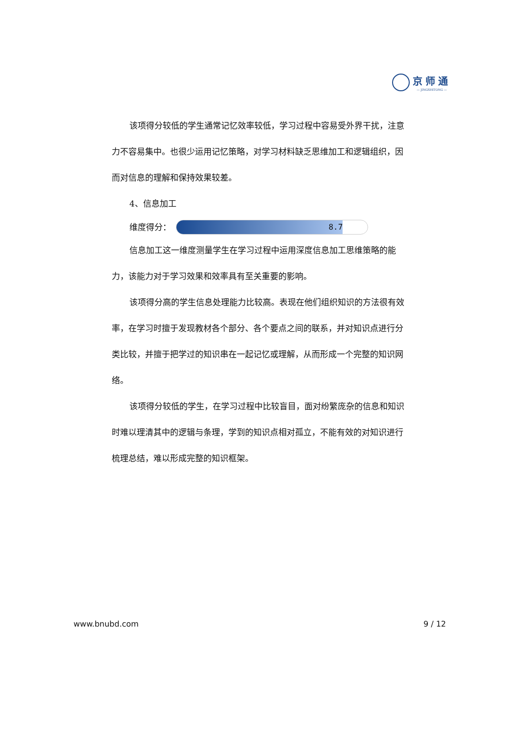京师通
— JINGSHITONG —
该项得分较低的学生通常记忆效率较低，学习过程中容易受外界干扰，注意力不容易集中。也很少运用记忆策略，对学习材料缺乏思维加工和逻辑组织，因而对信息的理解和保持效果较差。
4、信息加工
维度得分：
8.7
信息加工这一维度测量学生在学习过程中运用深度信息加工思维策略的能力，该能力对于学习效果和效率具有至关重要的影响。
该项得分高的学生信息处理能力比较高。表现在他们组织知识的方法很有效率，在学习时擅于发现教材各个部分、各个要点之间的联系，并对知识点进行分类比较，并擅于把学过的知识串在一起记忆或理解，从而形成一个完整的知识网络。
该项得分较低的学生，在学习过程中比较盲目，面对纷繁庞杂的信息和知识时难以理清其中的逻辑与条理，学到的知识点相对孤立，不能有效的对知识进行梳理总结，难以形成完整的知识框架。
www.bnubd.com 9 / 12